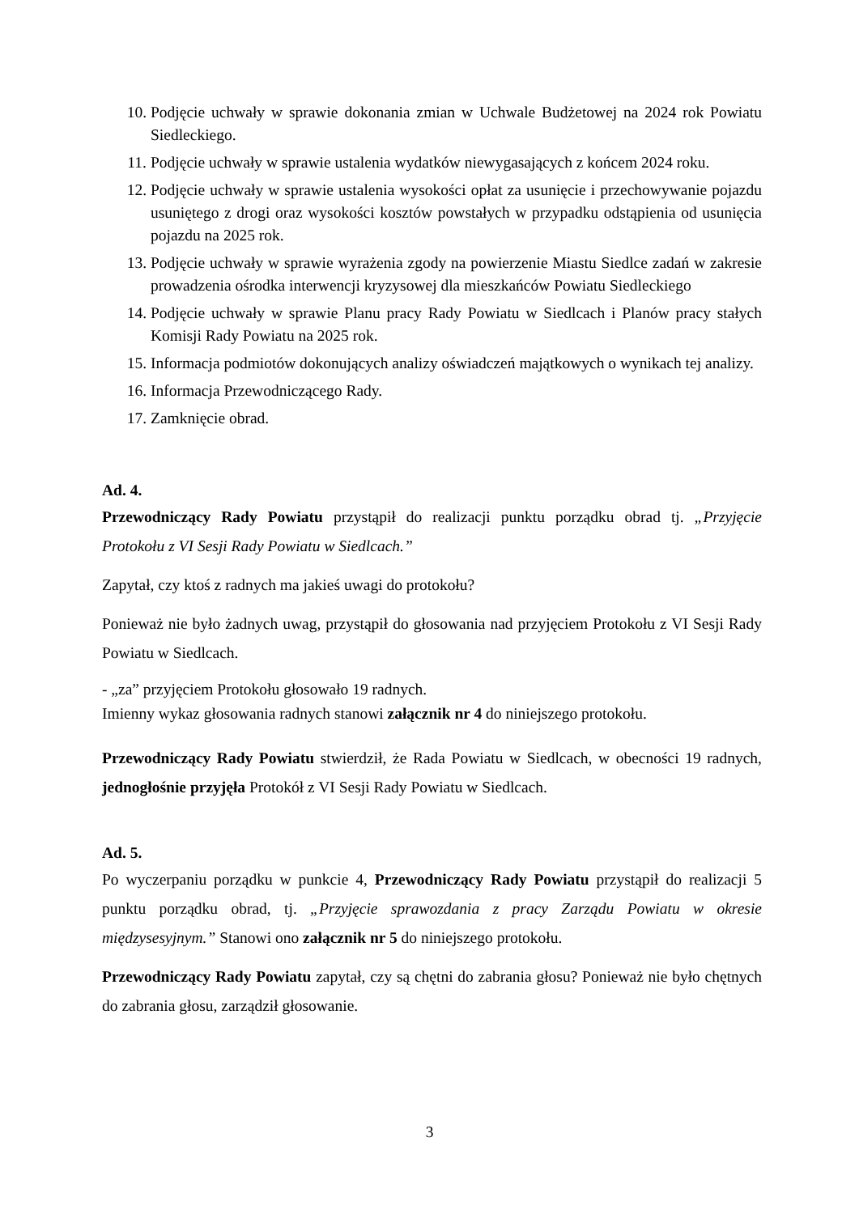10. Podjęcie uchwały w sprawie dokonania zmian w Uchwale Budżetowej na 2024 rok Powiatu Siedleckiego.
11. Podjęcie uchwały w sprawie ustalenia wydatków niewygasających z końcem 2024 roku.
12. Podjęcie uchwały w sprawie ustalenia wysokości opłat za usunięcie i przechowywanie pojazdu usuniętego z drogi oraz wysokości kosztów powstałych w przypadku odstąpienia od usunięcia pojazdu na 2025 rok.
13. Podjęcie uchwały w sprawie wyrażenia zgody na powierzenie Miastu Siedlce zadań w zakresie prowadzenia ośrodka interwencji kryzysowej dla mieszkańców Powiatu Siedleckiego
14. Podjęcie uchwały w sprawie Planu pracy Rady Powiatu w Siedlcach i Planów pracy stałych Komisji Rady Powiatu na 2025 rok.
15. Informacja podmiotów dokonujących analizy oświadczeń majątkowych o wynikach tej analizy.
16. Informacja Przewodniczącego Rady.
17. Zamknięcie obrad.
Ad. 4.
Przewodniczący Rady Powiatu przystąpił do realizacji punktu porządku obrad tj. „Przyjęcie Protokołu z VI Sesji Rady Powiatu w Siedlcach.”
Zapytał, czy ktoś z radnych ma jakieś uwagi do protokołu?
Ponieważ nie było żadnych uwag, przystąpił do głosowania nad przyjęciem Protokołu z VI Sesji Rady Powiatu w Siedlcach.
- „za” przyjęciem Protokołu głosowało 19 radnych.
Imienny wykaz głosowania radnych stanowi załącznik nr 4 do niniejszego protokołu.
Przewodniczący Rady Powiatu stwierdził, że Rada Powiatu w Siedlcach, w obecności 19 radnych, jednogłośnie przyjęła Protokół z VI Sesji Rady Powiatu w Siedlcach.
Ad. 5.
Po wyczerpaniu porządku w punkcie 4, Przewodniczący Rady Powiatu przystąpił do realizacji 5 punktu porządku obrad, tj. „Przyjęcie sprawozdania z pracy Zarządu Powiatu w okresie międzysesyjnym.” Stanowi ono załącznik nr 5 do niniejszego protokołu.
Przewodniczący Rady Powiatu zapytał, czy są chętni do zabrania głosu? Ponieważ nie było chętnych do zabrania głosu, zarządził głosowanie.
3